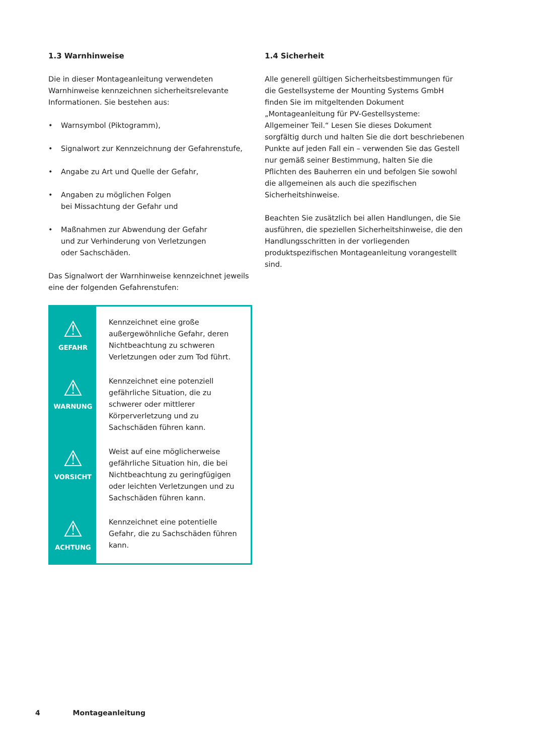1.3 Warnhinweise
Die in dieser Montageanleitung verwendeten Warnhinweise kennzeichnen sicherheitsrelevante Informationen. Sie bestehen aus:
• Warnsymbol (Piktogramm),
• Signalwort zur Kennzeichnung der Gefahrenstufe,
• Angabe zu Art und Quelle der Gefahr,
• Angaben zu möglichen Folgen
bei Missachtung der Gefahr und
• Maßnahmen zur Abwendung der Gefahr
und zur Verhinderung von Verletzungen
oder Sachschäden.
Das Signalwort der Warnhinweise kennzeichnet jeweils eine der folgenden Gefahrenstufen:
| ⚠ GEFAHR | Kennzeichnet eine große außergewöhnliche Gefahr, deren Nichtbeachtung zu schweren Verletzungen oder zum Tod führt. |
| ⚠ WARNUNG | Kennzeichnet eine potenziell gefährliche Situation, die zu schwerer oder mittlerer Körperverletzung und zu Sachschäden führen kann. |
| ⚠ VORSICHT | Weist auf eine möglicherweise gefährliche Situation hin, die bei Nichtbeachtung zu geringfügigen oder leichten Verletzungen und zu Sachschäden führen kann. |
| ⚠ ACHTUNG | Kennzeichnet eine potentielle Gefahr, die zu Sachschäden führen kann. |
1.4 Sicherheit
Alle generell gültigen Sicherheitsbestimmungen für die Gestellsysteme der Mounting Systems GmbH finden Sie im mitgeltenden Dokument „Montageanleitung für PV-Gestellsysteme: Allgemeiner Teil.“ Lesen Sie dieses Dokument sorgfältig durch und halten Sie die dort beschriebenen Punkte auf jeden Fall ein – verwenden Sie das Gestell nur gemäß seiner Bestimmung, halten Sie die Pflichten des Bauherren ein und befolgen Sie sowohl die allgemeinen als auch die spezifischen Sicherheitshinweise.
Beachten Sie zusätzlich bei allen Handlungen, die Sie ausführen, die speziellen Sicherheitshinweise, die den Handlungsschritten in der vorliegenden produktspezifischen Montageanleitung vorangestellt sind.
4 Montageanleitung